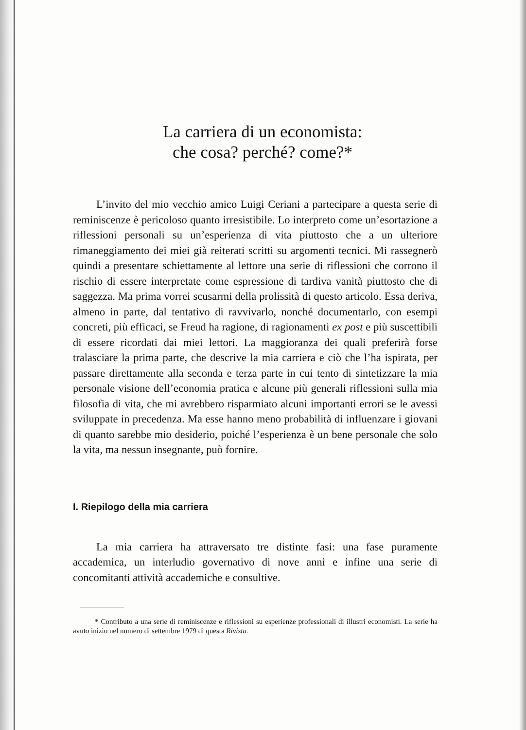La carriera di un economista:
che cosa? perché? come?*
L’invito del mio vecchio amico Luigi Ceriani a partecipare a questa serie di reminiscenze è pericoloso quanto irresistibile. Lo interpreto come un’esortazione a riflessioni personali su un’esperienza di vita piuttosto che a un ulteriore rimaneggiamento dei miei già reiterati scritti su argomenti tecnici. Mi rassegnerò quindi a presentare schiettamente al lettore una serie di riflessioni che corrono il rischio di essere interpretate come espressione di tardiva vanità piuttosto che di saggezza. Ma prima vorrei scusarmi della prolissità di questo articolo. Essa deriva, almeno in parte, dal tentativo di ravvivarlo, nonché documentarlo, con esempi concreti, più efficaci, se Freud ha ragione, di ragionamenti ex post e più suscettibili di essere ricordati dai miei lettori. La maggioranza dei quali preferirà forse tralasciare la prima parte, che descrive la mia carriera e ciò che l’ha ispirata, per passare direttamente alla seconda e terza parte in cui tento di sintetizzare la mia personale visione dell’economia pratica e alcune più generali riflessioni sulla mia filosofia di vita, che mi avrebbero risparmiato alcuni importanti errori se le avessi sviluppate in precedenza. Ma esse hanno meno probabilità di influenzare i giovani di quanto sarebbe mio desiderio, poiché l’esperienza è un bene personale che solo la vita, ma nessun insegnante, può fornire.
I. Riepilogo della mia carriera
La mia carriera ha attraversato tre distinte fasi: una fase puramente accademica, un interludio governativo di nove anni e infine una serie di concomitanti attività accademiche e consultive.
* Contributo a una serie di reminiscenze e riflessioni su esperienze professionali di illustri economisti. La serie ha avuto inizio nel numero di settembre 1979 di questa Rivista.